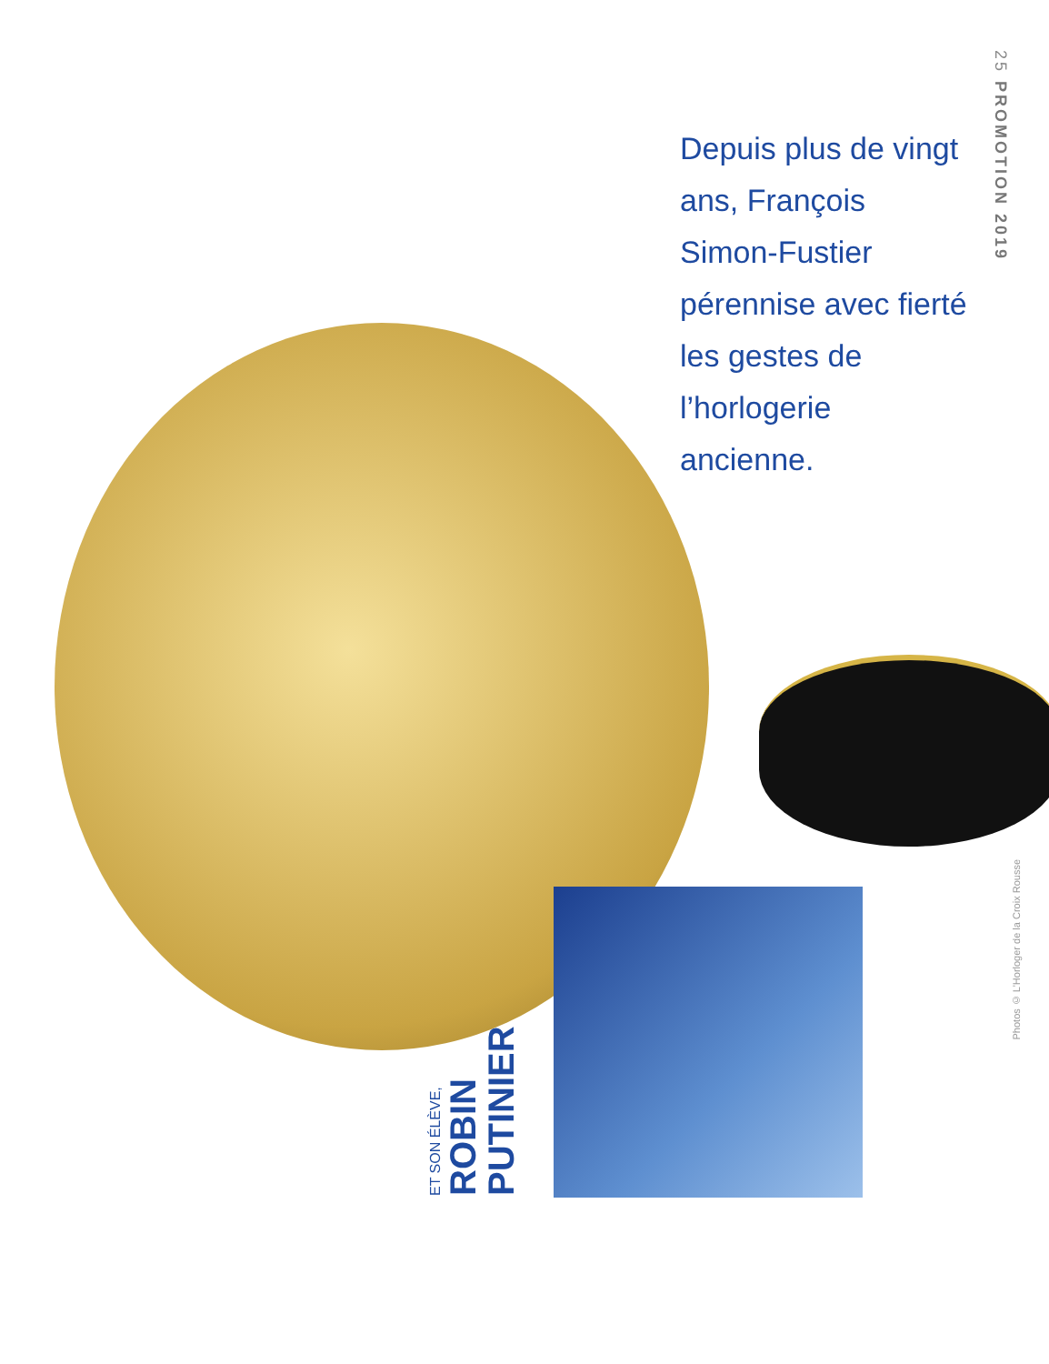25 PROMOTION 2019
Depuis plus de vingt ans, François Simon-Fustier pérennise avec fierté les gestes de l’horlogerie ancienne.
ET SON ÉLÈVE,
ROBIN PUTINIER
Photos © L’Horloger de la Croix Rousse